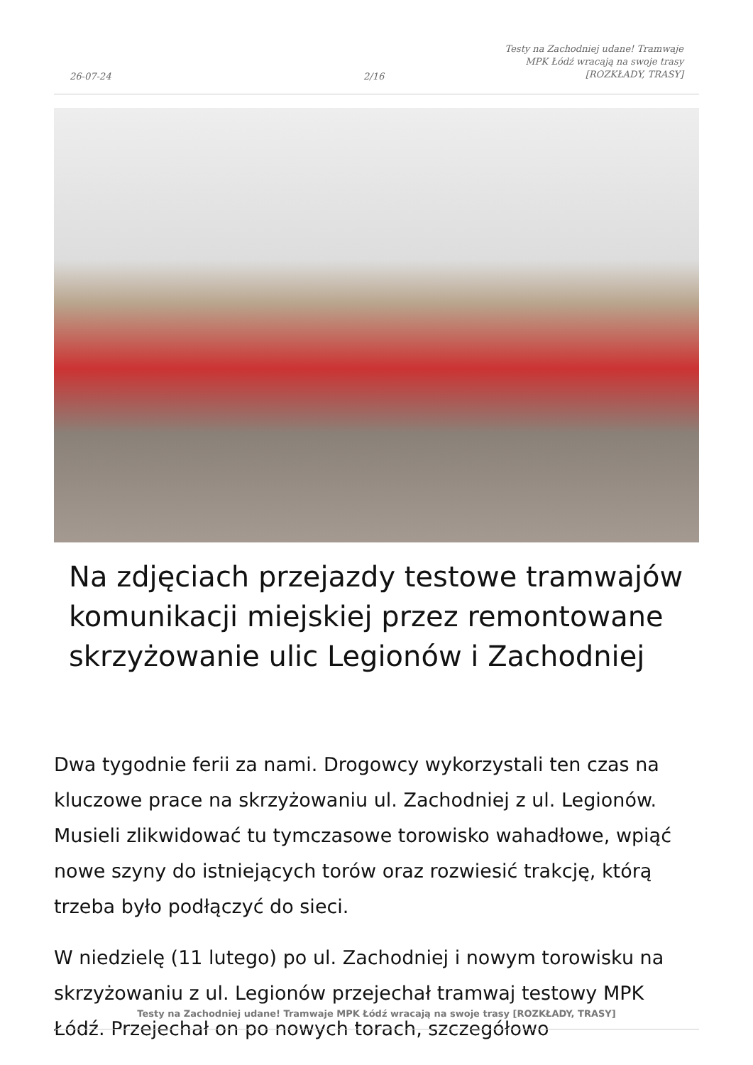26-07-24 2/16
Testy na Zachodniej udane! Tramwaje MPK Łódź wracają na swoje trasy [ROZKŁADY, TRASY]
Na zdjęciach przejazdy testowe tramwajów komunikacji miejskiej przez remontowane skrzyżowanie ulic Legionów i Zachodniej
Dwa tygodnie ferii za nami. Drogowcy wykorzystali ten czas na kluczowe prace na skrzyżowaniu ul. Zachodniej z ul. Legionów. Musieli zlikwidować tu tymczasowe torowisko wahadłowe, wpiąć nowe szyny do istniejących torów oraz rozwiesić trakcję, którą trzeba było podłączyć do sieci.
W niedzielę (11 lutego) po ul. Zachodniej i nowym torowisku na skrzyżowaniu z ul. Legionów przejechał tramwaj testowy MPK Łódź. Przejechał on po nowych torach, szczegółowo
Testy na Zachodniej udane! Tramwaje MPK Łódź wracają na swoje trasy [ROZKŁADY, TRASY]